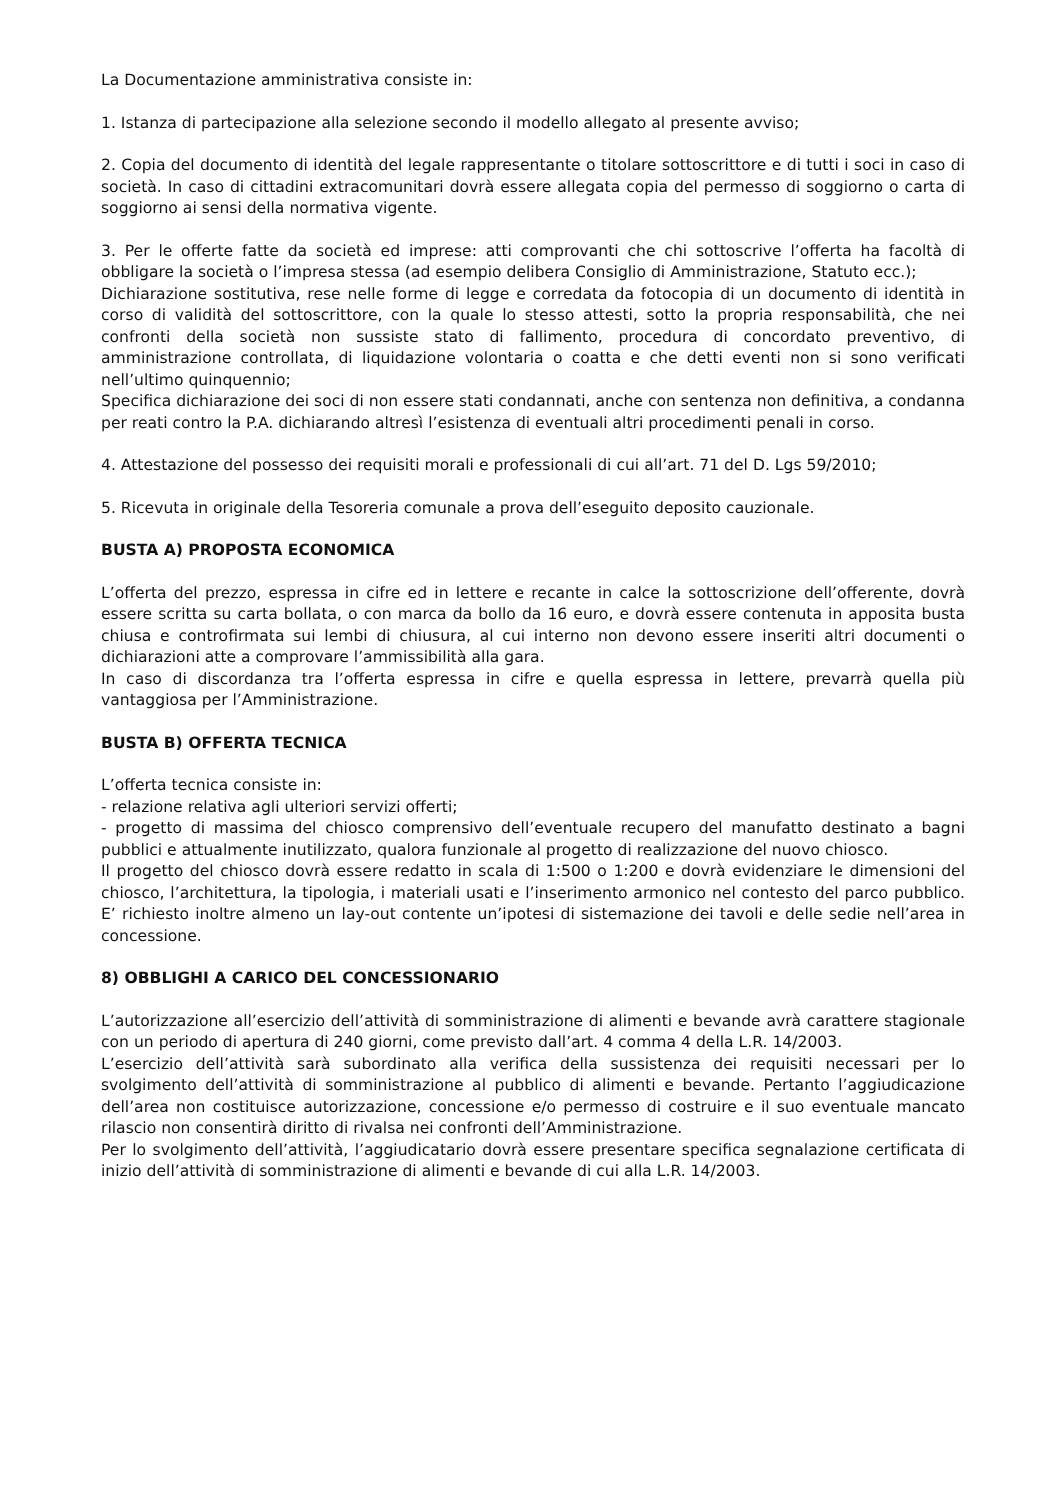La Documentazione amministrativa consiste in:
1. Istanza di partecipazione alla selezione secondo il modello allegato al presente avviso;
2. Copia del documento di identità del legale rappresentante o titolare sottoscrittore e di tutti i soci in caso di società. In caso di cittadini extracomunitari dovrà essere allegata copia del permesso di soggiorno o carta di soggiorno ai sensi della normativa vigente.
3. Per le offerte fatte da società ed imprese: atti comprovanti che chi sottoscrive l’offerta ha facoltà di obbligare la società o l’impresa stessa (ad esempio delibera Consiglio di Amministrazione, Statuto ecc.);
Dichiarazione sostitutiva, rese nelle forme di legge e corredata da fotocopia di un documento di identità in corso di validità del sottoscrittore, con la quale lo stesso attesti, sotto la propria responsabilità, che nei confronti della società non sussiste stato di fallimento, procedura di concordato preventivo, di amministrazione controllata, di liquidazione volontaria o coatta e che detti eventi non si sono verificati nell’ultimo quinquennio;
Specifica dichiarazione dei soci di non essere stati condannati, anche con sentenza non definitiva, a condanna per reati contro la P.A. dichiarando altresì l’esistenza di eventuali altri procedimenti penali in corso.
4. Attestazione del possesso dei requisiti morali e professionali di cui all’art. 71 del D. Lgs 59/2010;
5. Ricevuta in originale della Tesoreria comunale a prova dell’eseguito deposito cauzionale.
BUSTA A) PROPOSTA ECONOMICA
L’offerta del prezzo, espressa in cifre ed in lettere e recante in calce la sottoscrizione dell’offerente, dovrà essere scritta su carta bollata, o con marca da bollo da 16 euro, e dovrà essere contenuta in apposita busta chiusa e controfirmata sui lembi di chiusura, al cui interno non devono essere inseriti altri documenti o dichiarazioni atte a comprovare l’ammissibilità alla gara.
In caso di discordanza tra l’offerta espressa in cifre e quella espressa in lettere, prevarrà quella più vantaggiosa per l’Amministrazione.
BUSTA B) OFFERTA TECNICA
L’offerta tecnica consiste in:
- relazione relativa agli ulteriori servizi offerti;
- progetto di massima del chiosco comprensivo dell’eventuale recupero del manufatto destinato a bagni pubblici e attualmente inutilizzato, qualora funzionale al progetto di realizzazione del nuovo chiosco.
Il progetto del chiosco dovrà essere redatto in scala di 1:500 o 1:200 e dovrà evidenziare le dimensioni del chiosco, l’architettura, la tipologia, i materiali usati e l’inserimento armonico nel contesto del parco pubblico. E’ richiesto inoltre almeno un lay-out contente un’ipotesi di sistemazione dei tavoli e delle sedie nell’area in concessione.
8) OBBLIGHI A CARICO DEL CONCESSIONARIO
L’autorizzazione all’esercizio dell’attività di somministrazione di alimenti e bevande avrà carattere stagionale con un periodo di apertura di 240 giorni, come previsto dall’art. 4 comma 4 della L.R. 14/2003.
L’esercizio dell’attività sarà subordinato alla verifica della sussistenza dei requisiti necessari per lo svolgimento dell’attività di somministrazione al pubblico di alimenti e bevande. Pertanto l’aggiudicazione dell’area non costituisce autorizzazione, concessione e/o permesso di costruire e il suo eventuale mancato rilascio non consentirà diritto di rivalsa nei confronti dell’Amministrazione.
Per lo svolgimento dell’attività, l’aggiudicatario dovrà essere presentare specifica segnalazione certificata di inizio dell’attività di somministrazione di alimenti e bevande di cui alla L.R. 14/2003.